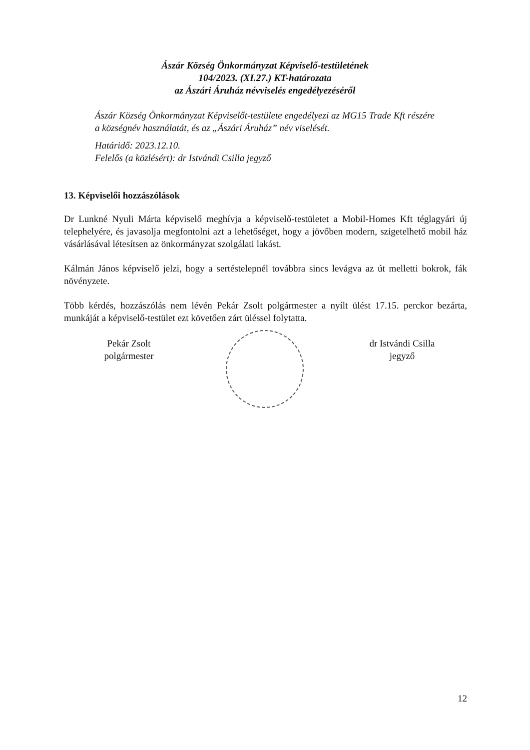Ászár Község Önkormányzat Képviselő-testületének
104/2023. (XI.27.) KT-határozata
az Ászári Áruház névviselés engedélyezéséről
Ászár Község Önkormányzat Képviselőt-testülete engedélyezi az MG15 Trade Kft részére a községnév használatát, és az „Ászári Áruház” név viselését.
Határidő: 2023.12.10.
Felelős (a közlésért): dr Istvándi Csilla jegyző
13. Képviselői hozzászólások
Dr Lunkné Nyuli Márta képviselő meghívja a képviselő-testületet a Mobil-Homes Kft téglagyári új telephelyére, és javasolja megfontolni azt a lehetőséget, hogy a jövőben modern, szigetelhető mobil ház vásárlásával létesítsen az önkormányzat szolgálati lakást.
Kálmán János képviselő jelzi, hogy a sertéstelepnél továbbra sincs levágva az út melletti bokrok, fák növényzete.
Több kérdés, hozzászólás nem lévén Pekár Zsolt polgármester a nyílt ülést 17.15. perckor bezárta, munkáját a képviselő-testület ezt követően zárt üléssel folytatta.
Pekár Zsolt
polgármester
dr Istvándi Csilla
jegyző
12